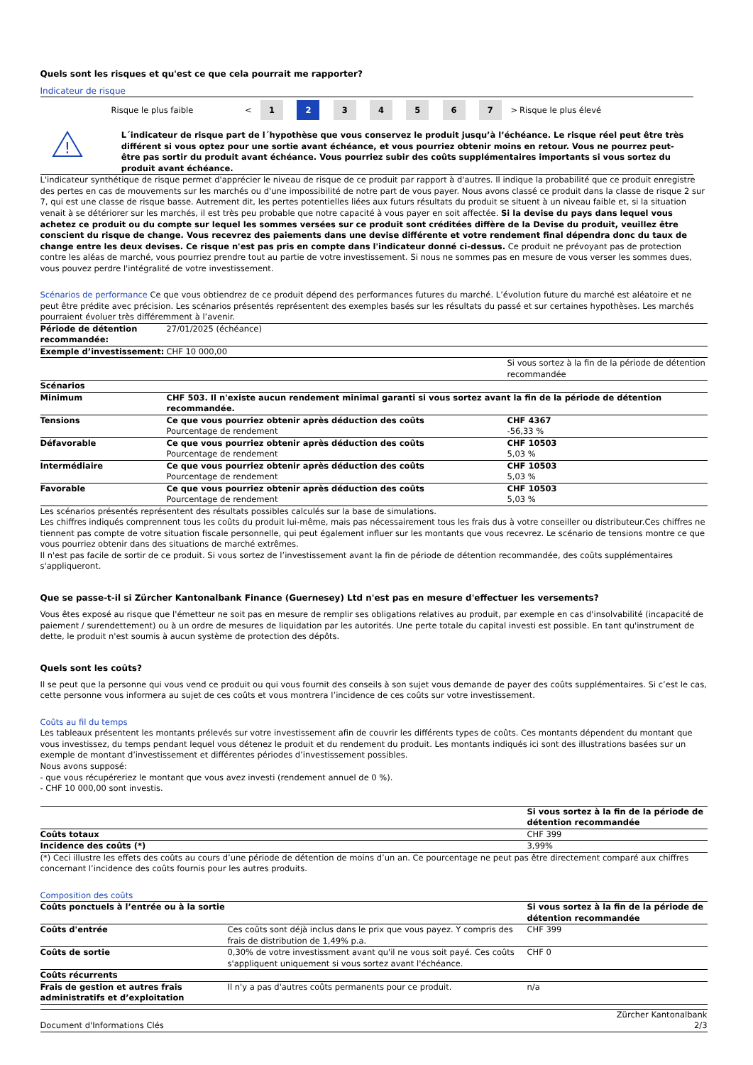Quels sont les risques et qu'est ce que cela pourrait me rapporter?
Indicateur de risque
| Risque le plus faible | < | 1 | 2 | 3 | 4 | 5 | 6 | 7 | > | Risque le plus élevé |
!
L´indicateur de risque part de l´hypothèse que vous conservez le produit jusqu’à l’échéance. Le risque réel peut être très différent si vous optez pour une sortie avant échéance, et vous pourriez obtenir moins en retour. Vous ne pourrez peut-être pas sortir du produit avant échéance. Vous pourriez subir des coûts supplémentaires importants si vous sortez du produit avant échéance.
L'indicateur synthétique de risque permet d'apprécier le niveau de risque de ce produit par rapport à d'autres. Il indique la probabilité que ce produit enregistre des pertes en cas de mouvements sur les marchés ou d'une impossibilité de notre part de vous payer. Nous avons classé ce produit dans la classe de risque 2 sur 7, qui est une classe de risque basse. Autrement dit, les pertes potentielles liées aux futurs résultats du produit se situent à un niveau faible et, si la situation venait à se détériorer sur les marchés, il est très peu probable que notre capacité à vous payer en soit affectée. Si la devise du pays dans lequel vous achetez ce produit ou du compte sur lequel les sommes versées sur ce produit sont créditées diffère de la Devise du produit, veuillez être conscient du risque de change. Vous recevrez des paiements dans une devise différente et votre rendement final dépendra donc du taux de change entre les deux devises. Ce risque n'est pas pris en compte dans l'indicateur donné ci-dessus. Ce produit ne prévoyant pas de protection contre les aléas de marché, vous pourriez prendre tout au partie de votre investissement. Si nous ne sommes pas en mesure de vous verser les sommes dues, vous pouvez perdre l'intégralité de votre investissement.
Scénarios de performance Ce que vous obtiendrez de ce produit dépend des performances futures du marché. L’évolution future du marché est aléatoire et ne peut être prédite avec précision. Les scénarios présentés représentent des exemples basés sur les résultats du passé et sur certaines hypothèses. Les marchés pourraient évoluer très différemment à l’avenir.
| Période de détention recommandée: | 27/01/2025 (échéance) | |
| Exemple d’investissement: | CHF 10 000,00 | |
| | | Si vous sortez à la fin de la période de détention recommandée |
| Scénarios | | |
| Minimum | CHF 503. Il n'existe aucun rendement minimal garanti si vous sortez avant la fin de la période de détention recommandée. | |
| Tensions | Ce que vous pourriez obtenir après déduction des coûts Pourcentage de rendement | CHF 4367 -56,33 % |
| Défavorable | Ce que vous pourriez obtenir après déduction des coûts Pourcentage de rendement | CHF 10503 5,03 % |
| Intermédiaire | Ce que vous pourriez obtenir après déduction des coûts Pourcentage de rendement | CHF 10503 5,03 % |
| Favorable | Ce que vous pourriez obtenir après déduction des coûts Pourcentage de rendement | CHF 10503 5,03 % |
Les scénarios présentés représentent des résultats possibles calculés sur la base de simulations.
Les chiffres indiqués comprennent tous les coûts du produit lui-même, mais pas nécessairement tous les frais dus à votre conseiller ou distributeur.Ces chiffres ne tiennent pas compte de votre situation fiscale personnelle, qui peut également influer sur les montants que vous recevrez. Le scénario de tensions montre ce que vous pourriez obtenir dans des situations de marché extrêmes.
Il n'est pas facile de sortir de ce produit. Si vous sortez de l’investissement avant la fin de période de détention recommandée, des coûts supplémentaires s'appliqueront.
Que se passe-t-il si Zürcher Kantonalbank Finance (Guernesey) Ltd n'est pas en mesure d'effectuer les versements?
Vous êtes exposé au risque que l'émetteur ne soit pas en mesure de remplir ses obligations relatives au produit, par exemple en cas d'insolvabilité (incapacité de paiement / surendettement) ou à un ordre de mesures de liquidation par les autorités. Une perte totale du capital investi est possible. En tant qu'instrument de dette, le produit n'est soumis à aucun système de protection des dépôts.
Quels sont les coûts?
Il se peut que la personne qui vous vend ce produit ou qui vous fournit des conseils à son sujet vous demande de payer des coûts supplémentaires. Si c’est le cas, cette personne vous informera au sujet de ces coûts et vous montrera l’incidence de ces coûts sur votre investissement.
Coûts au fil du temps
Les tableaux présentent les montants prélevés sur votre investissement afin de couvrir les différents types de coûts. Ces montants dépendent du montant que vous investissez, du temps pendant lequel vous détenez le produit et du rendement du produit. Les montants indiqués ici sont des illustrations basées sur un exemple de montant d’investissement et différentes périodes d’investissement possibles.
Nous avons supposé:
- que vous récupéreriez le montant que vous avez investi (rendement annuel de 0 %).
- CHF 10 000,00 sont investis.
| | Si vous sortez à la fin de la période de détention recommandée |
| Coûts totaux | CHF 399 |
| Incidence des coûts (*) | 3,99% |
(*) Ceci illustre les effets des coûts au cours d’une période de détention de moins d’un an. Ce pourcentage ne peut pas être directement comparé aux chiffres concernant l’incidence des coûts fournis pour les autres produits.
Composition des coûts
| Coûts ponctuels à l’entrée ou à la sortie | | Si vous sortez à la fin de la période de détention recommandée |
| Coûts d'entrée | Ces coûts sont déjà inclus dans le prix que vous payez. Y compris des frais de distribution de 1,49% p.a. | CHF 399 |
| Coûts de sortie | 0,30% de votre investissment avant qu'il ne vous soit payé. Ces coûts s'appliquent uniquement si vous sortez avant l'échéance. | CHF 0 |
| Coûts récurrents | | |
| Frais de gestion et autres frais administratifs et d’exploitation | Il n'y a pas d'autres coûts permanents pour ce produit. | n/a |
Document d'Informations Clés Zürcher Kantonalbank
2/3